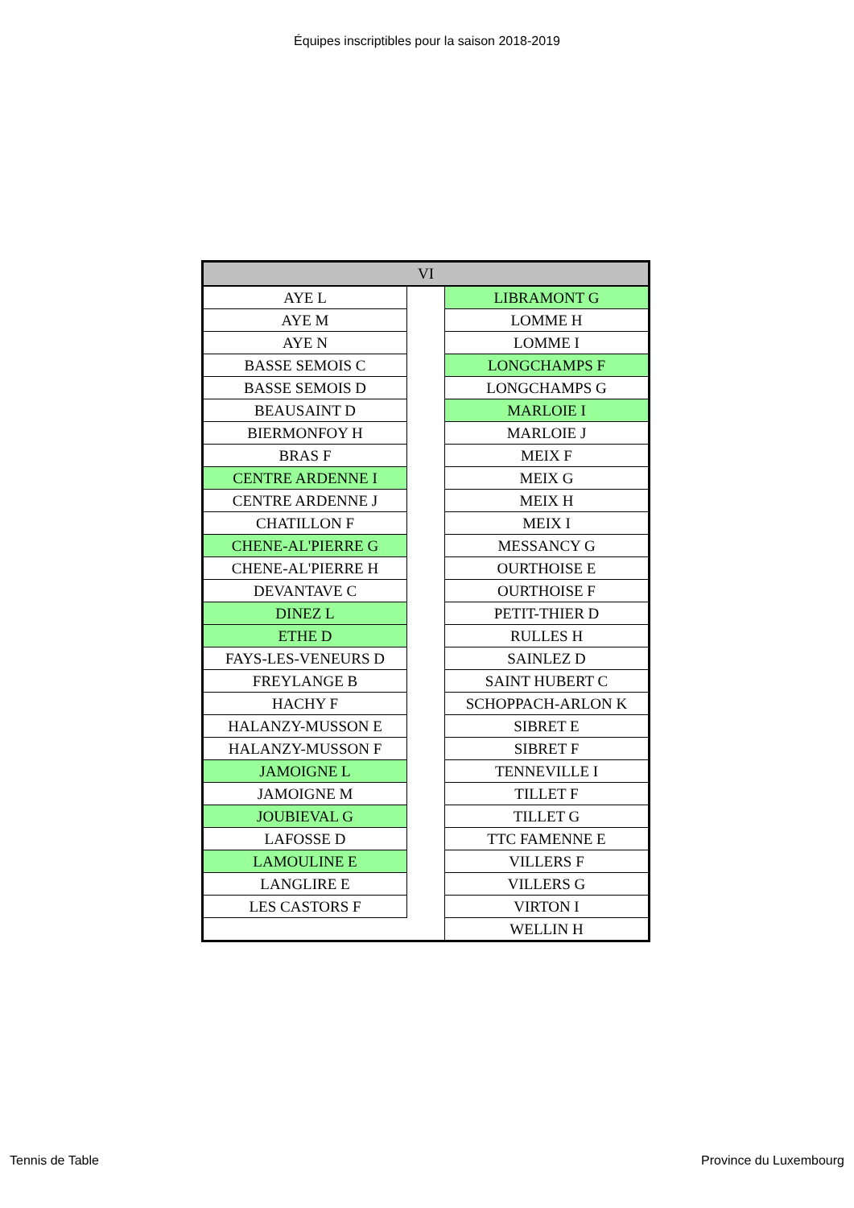Équipes inscriptibles pour la saison 2018-2019
| VI | | |
| --- | --- | --- |
| AYE L | | LIBRAMONT G |
| AYE M | | LOMME H |
| AYE N | | LOMME I |
| BASSE SEMOIS C | | LONGCHAMPS F |
| BASSE SEMOIS D | | LONGCHAMPS G |
| BEAUSAINT D | | MARLOIE I |
| BIERMONFOY H | | MARLOIE J |
| BRAS F | | MEIX F |
| CENTRE ARDENNE I | | MEIX G |
| CENTRE ARDENNE J | | MEIX H |
| CHATILLON F | | MEIX I |
| CHENE-AL'PIERRE G | | MESSANCY G |
| CHENE-AL'PIERRE H | | OURTHOISE E |
| DEVANTAVE C | | OURTHOISE F |
| DINEZ L | | PETIT-THIER D |
| ETHE D | | RULLES H |
| FAYS-LES-VENEURS D | | SAINLEZ D |
| FREYLANGE B | | SAINT HUBERT C |
| HACHY F | | SCHOPPACH-ARLON K |
| HALANZY-MUSSON E | | SIBRET E |
| HALANZY-MUSSON F | | SIBRET F |
| JAMOIGNE L | | TENNEVILLE I |
| JAMOIGNE M | | TILLET F |
| JOUBIEVAL G | | TILLET G |
| LAFOSSE D | | TTC FAMENNE E |
| LAMOULINE E | | VILLERS F |
| LANGLIRE E | | VILLERS G |
| LES CASTORS F | | VIRTON I |
| | | WELLIN H |
Tennis de Table Province du Luxembourg